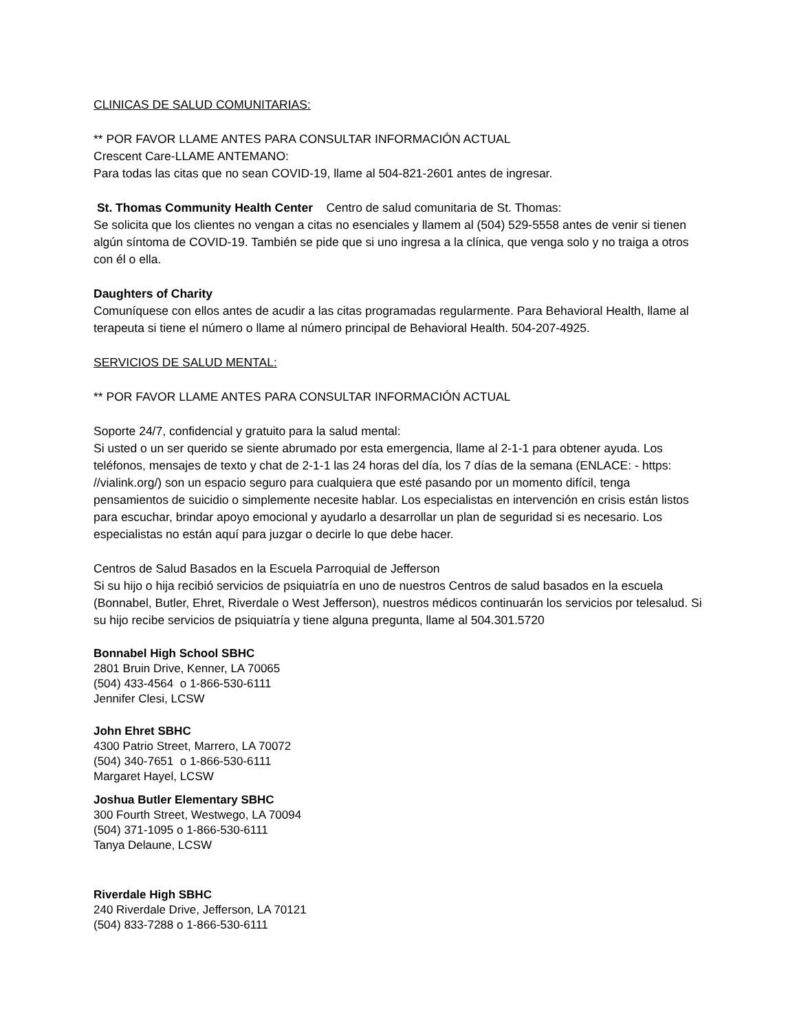CLINICAS DE SALUD COMUNITARIAS:
** POR FAVOR LLAME ANTES PARA CONSULTAR INFORMACIÓN ACTUAL
Crescent Care-LLAME ANTEMANO:
Para todas las citas que no sean COVID-19, llame al 504-821-2601 antes de ingresar.
St. Thomas Community Health Center Centro de salud comunitaria de St. Thomas:
Se solicita que los clientes no vengan a citas no esenciales y llamem al (504) 529-5558 antes de venir si tienen algún síntoma de COVID-19. También se pide que si uno ingresa a la clínica, que venga solo y no traiga a otros con él o ella.
Daughters of Charity
Comuníquese con ellos antes de acudir a las citas programadas regularmente. Para Behavioral Health, llame al terapeuta si tiene el número o llame al número principal de Behavioral Health. 504-207-4925.
SERVICIOS DE SALUD MENTAL:
** POR FAVOR LLAME ANTES PARA CONSULTAR INFORMACIÓN ACTUAL
Soporte 24/7, confidencial y gratuito para la salud mental:
Si usted o un ser querido se siente abrumado por esta emergencia, llame al 2-1-1 para obtener ayuda. Los teléfonos, mensajes de texto y chat de 2-1-1 las 24 horas del día, los 7 días de la semana (ENLACE: - https: //vialink.org/) son un espacio seguro para cualquiera que esté pasando por un momento difícil, tenga pensamientos de suicidio o simplemente necesite hablar. Los especialistas en intervención en crisis están listos para escuchar, brindar apoyo emocional y ayudarlo a desarrollar un plan de seguridad si es necesario. Los especialistas no están aquí para juzgar o decirle lo que debe hacer.
Centros de Salud Basados en la Escuela Parroquial de Jefferson
Si su hijo o hija recibió servicios de psiquiatría en uno de nuestros Centros de salud basados en la escuela (Bonnabel, Butler, Ehret, Riverdale o West Jefferson), nuestros médicos continuarán los servicios por telesalud. Si su hijo recibe servicios de psiquiatría y tiene alguna pregunta, llame al 504.301.5720
Bonnabel High School SBHC
2801 Bruin Drive, Kenner, LA 70065
(504) 433-4564 o 1-866-530-6111
Jennifer Clesi, LCSW
John Ehret SBHC
4300 Patrio Street, Marrero, LA 70072
(504) 340-7651 o 1-866-530-6111
Margaret Hayel, LCSW
Joshua Butler Elementary SBHC
300 Fourth Street, Westwego, LA 70094
(504) 371-1095 o 1-866-530-6111
Tanya Delaune, LCSW
Riverdale High SBHC
240 Riverdale Drive, Jefferson, LA 70121
(504) 833-7288 o 1-866-530-6111